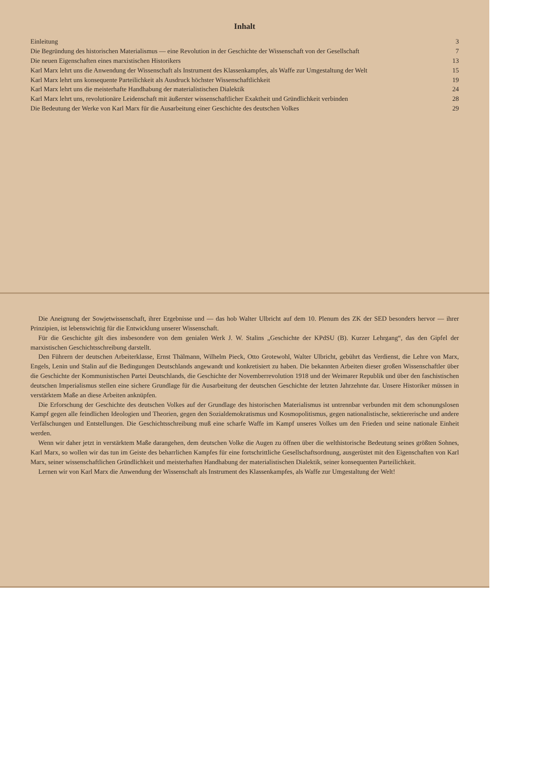Inhalt
Einleitung 3
Die Begründung des historischen Materialismus — eine Revolution in der Geschichte der Wissenschaft von der Gesellschaft 7
Die neuen Eigenschaften eines marxistischen Historikers 13
Karl Marx lehrt uns die Anwendung der Wissenschaft als Instrument des Klassenkampfes, als Waffe zur Umgestaltung der Welt 15
Karl Marx lehrt uns konsequente Parteilichkeit als Ausdruck höchster Wissenschaftlichkeit 19
Karl Marx lehrt uns die meisterhafte Handhabung der materialistischen Dialektik 24
Karl Marx lehrt uns, revolutionäre Leidenschaft mit äußerster wissenschaftlicher Exaktheit und Gründlichkeit verbinden 28
Die Bedeutung der Werke von Karl Marx für die Ausarbeitung einer Geschichte des deutschen Volkes 29
Die Aneignung der Sowjetwissenschaft, ihrer Ergebnisse und — das hob Walter Ulbricht auf dem 10. Plenum des ZK der SED besonders hervor — ihrer Prinzipien, ist lebenswichtig für die Entwicklung unserer Wissenschaft.
Für die Geschichte gilt dies insbesondere von dem genialen Werk J. W. Stalins „Geschichte der KPdSU (B). Kurzer Lehrgang“, das den Gipfel der marxistischen Geschichtsschreibung darstellt.
Den Führern der deutschen Arbeiterklasse, Ernst Thälmann, Wilhelm Pieck, Otto Grotewohl, Walter Ulbricht, gebührt das Verdienst, die Lehre von Marx, Engels, Lenin und Stalin auf die Bedingungen Deutschlands angewandt und konkretisiert zu haben. Die bekannten Arbeiten dieser großen Wissenschaftler über die Geschichte der Kommunistischen Partei Deutschlands, die Geschichte der Novemberrevolution 1918 und der Weimarer Republik und über den faschistischen deutschen Imperialismus stellen eine sichere Grundlage für die Ausarbeitung der deutschen Geschichte der letzten Jahrzehnte dar. Unsere Historiker müssen in verstärktem Maße an diese Arbeiten anknüpfen.
Die Erforschung der Geschichte des deutschen Volkes auf der Grundlage des historischen Materialismus ist untrennbar verbunden mit dem schonungslosen Kampf gegen alle feindlichen Ideologien und Theorien, gegen den Sozialdemokratismus und Kosmopolitismus, gegen nationalistische, sektiererische und andere Verfälschungen und Entstellungen. Die Geschichtsschreibung muß eine scharfe Waffe im Kampf unseres Volkes um den Frieden und seine nationale Einheit werden.
Wenn wir daher jetzt in verstärktem Maße darangehen, dem deutschen Volke die Augen zu öffnen über die welthistorische Bedeutung seines größten Sohnes, Karl Marx, so wollen wir das tun im Geiste des beharrlichen Kampfes für eine fortschrittliche Gesellschaftsordnung, ausgerüstet mit den Eigenschaften von Karl Marx, seiner wissenschaftlichen Gründlichkeit und meisterhaften Handhabung der materialistischen Dialektik, seiner konsequenten Parteilichkeit.
Lernen wir von Karl Marx die Anwendung der Wissenschaft als Instrument des Klassenkampfes, als Waffe zur Umgestaltung der Welt!